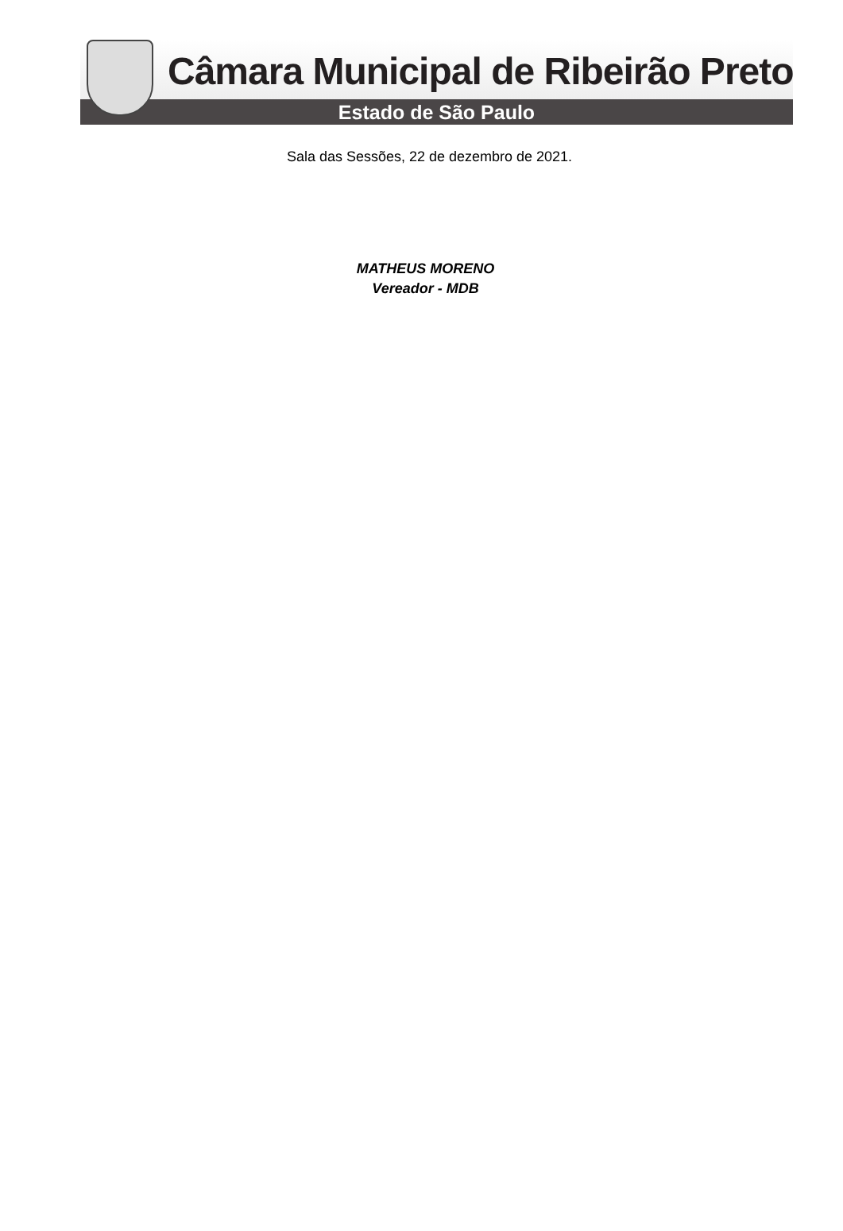Câmara Municipal de Ribeirão Preto
Estado de São Paulo
Sala das Sessões, 22 de dezembro de 2021.
MATHEUS MORENO
Vereador - MDB